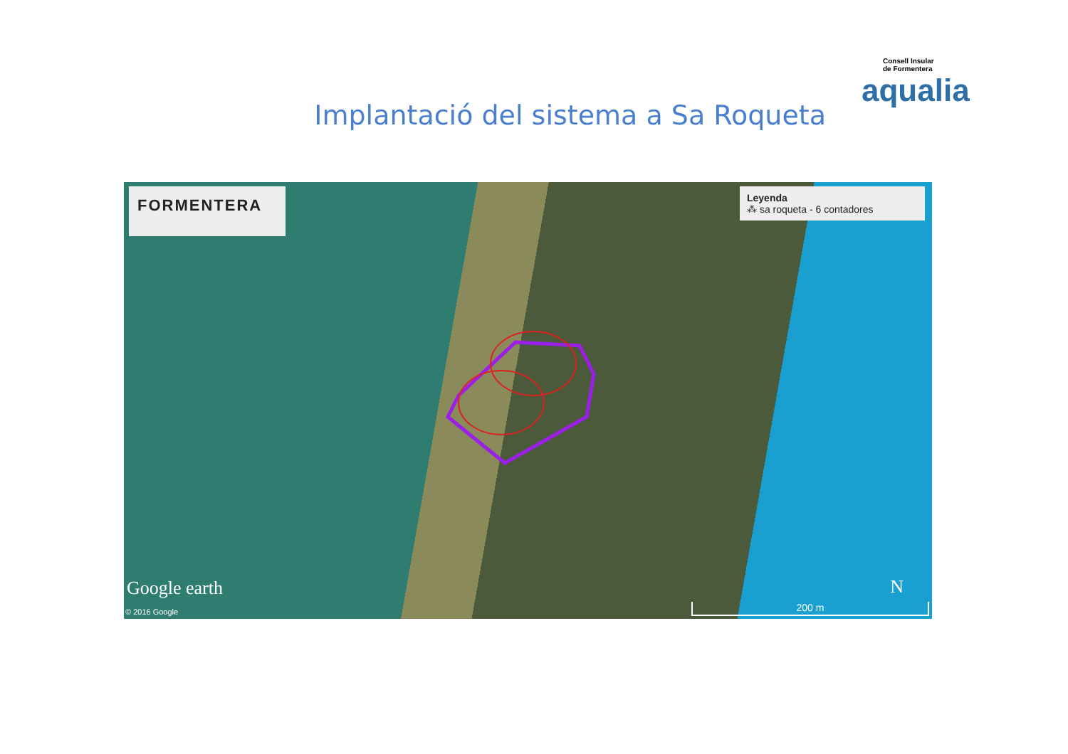Implantació del sistema a Sa Roqueta
Consell Insular
de Formentera
aqualia
FORMENTERA
Leyenda
⁂ sa roqueta - 6 contadores
Google earth
© 2016 Google
N
200 m